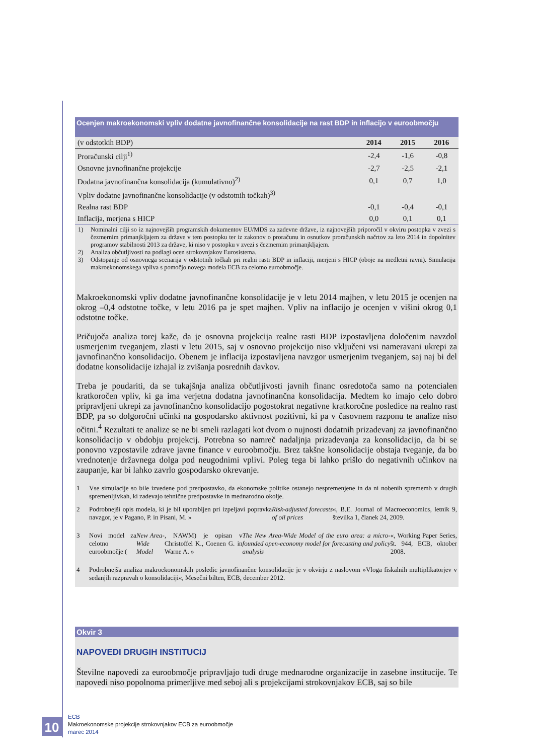Ocenjen makroekonomski vpliv dodatne javnofinančne konsolidacije na rast BDP in inflacijo v euroobmočju
| (v odstotkih BDP) | 2014 | 2015 | 2016 |
| --- | --- | --- | --- |
| Proračunski cilji<sup>1)</sup> | -2,4 | -1,6 | -0,8 |
| Osnovne javnofinančne projekcije | -2,7 | -2,5 | -2,1 |
| Dodatna javnofinančna konsolidacija (kumulativno)<sup>2)</sup> | 0,1 | 0,7 | 1,0 |
| Vpliv dodatne javnofinančne konsolidacije (v odstotnih točkah)<sup>3)</sup> | | | |
| Realna rast BDP | -0,1 | -0,4 | -0,1 |
| Inflacija, merjena s HICP | 0,0 | 0,1 | 0,1 |
1) Nominalni cilji so iz najnovejših programskih dokumentov EU/MDS za zadevne države, iz najnovejših priporočil v okviru postopka v zvezi s čezmernim primanjkljajem za države v tem postopku ter iz zakonov o proračunu in osnutkov proračunskih načrtov za leto 2014 in dopolnitev programov stabilnosti 2013 za države, ki niso v postopku v zvezi s čezmernim primanjkljajem.
2) Analiza občutljivosti na podlagi ocen strokovnjakov Eurosistema.
3) Odstopanje od osnovnega scenarija v odstotnih točkah pri realni rasti BDP in inflaciji, merjeni s HICP (oboje na medletni ravni). Simulacija makroekonomskega vpliva s pomočjo novega modela ECB za celotno euroobmočje.
Makroekonomski vpliv dodatne javnofinančne konsolidacije je v letu 2014 majhen, v letu 2015 je ocenjen na okrog –0,4 odstotne točke, v letu 2016 pa je spet majhen. Vpliv na inflacijo je ocenjen v višini okrog 0,1 odstotne točke.
Pričujoča analiza torej kaže, da je osnovna projekcija realne rasti BDP izpostavljena določenim navzdol usmerjenim tveganjem, zlasti v letu 2015, saj v osnovno projekcijo niso vključeni vsi nameravani ukrepi za javnofinančno konsolidacijo. Obenem je inflacija izpostavljena navzgor usmerjenim tveganjem, saj naj bi del dodatne konsolidacije izhajal iz zvišanja posrednih davkov.
Treba je poudariti, da se tukajšnja analiza občutljivosti javnih financ osredotoča samo na potencialen kratkoročen vpliv, ki ga ima verjetna dodatna javnofinančna konsolidacija. Medtem ko imajo celo dobro pripravljeni ukrepi za javnofinančno konsolidacijo pogostokrat negativne kratkoročne posledice na realno rast BDP, pa so dolgoročni učinki na gospodarsko aktivnost pozitivni, ki pa v časovnem razponu te analize niso očitni.<sup>4</sup> Rezultati te analize se ne bi smeli razlagati kot dvom o nujnosti dodatnih prizadevanj za javnofinančno konsolidacijo v obdobju projekcij. Potrebna so namreč nadaljnja prizadevanja za konsolidacijo, da bi se ponovno vzpostavile zdrave javne finance v euroobmočju. Brez takšne konsolidacije obstaja tveganje, da bo vrednotenje državnega dolga pod neugodnimi vplivi. Poleg tega bi lahko prišlo do negativnih učinkov na zaupanje, kar bi lahko zavrlo gospodarsko okrevanje.
1 Vse simulacije so bile izvedene pod predpostavko, da ekonomske politike ostanejo nespremenjene in da ni nobenih sprememb v drugih spremenljivkah, ki zadevajo tehnične predpostavke in mednarodno okolje.
2 Podrobnejši opis modela, ki je bil uporabljen pri izpeljavi popravka navzgor, je v Pagano, P. in Pisani, M. » Risk-adjusted forecasts of oil prices «, B.E. Journal of Macroeconomics, letnik 9, številka 1, članek 24, 2009.
3 Novi model za celotno euroobmočje (New Area-Wide Model, NAWM) je opisan v Christoffel K., Coenen G. in Warne A. » The New Area-Wide Model of the euro area: a micro-founded open-economy model for forecasting and policy analysis «, Working Paper Series, št. 944, ECB, oktober 2008.
4 Podrobnejša analiza makroekonomskih posledic javnofinančne konsolidacije je v okvirju z naslovom »Vloga fiskalnih multiplikatorjev v sedanjih razpravah o konsolidaciji«, Mesečni bilten, ECB, december 2012.
Okvir 3
NAPOVEDI DRUGIH INSTITUCIJ
Številne napovedi za euroobmočje pripravljajo tudi druge mednarodne organizacije in zasebne institucije. Te napovedi niso popolnoma primerljive med seboj ali s projekcijami strokovnjakov ECB, saj so bile
10
ECB
Makroekonomske projekcije strokovnjakov ECB za euroobmočje
marec 2014